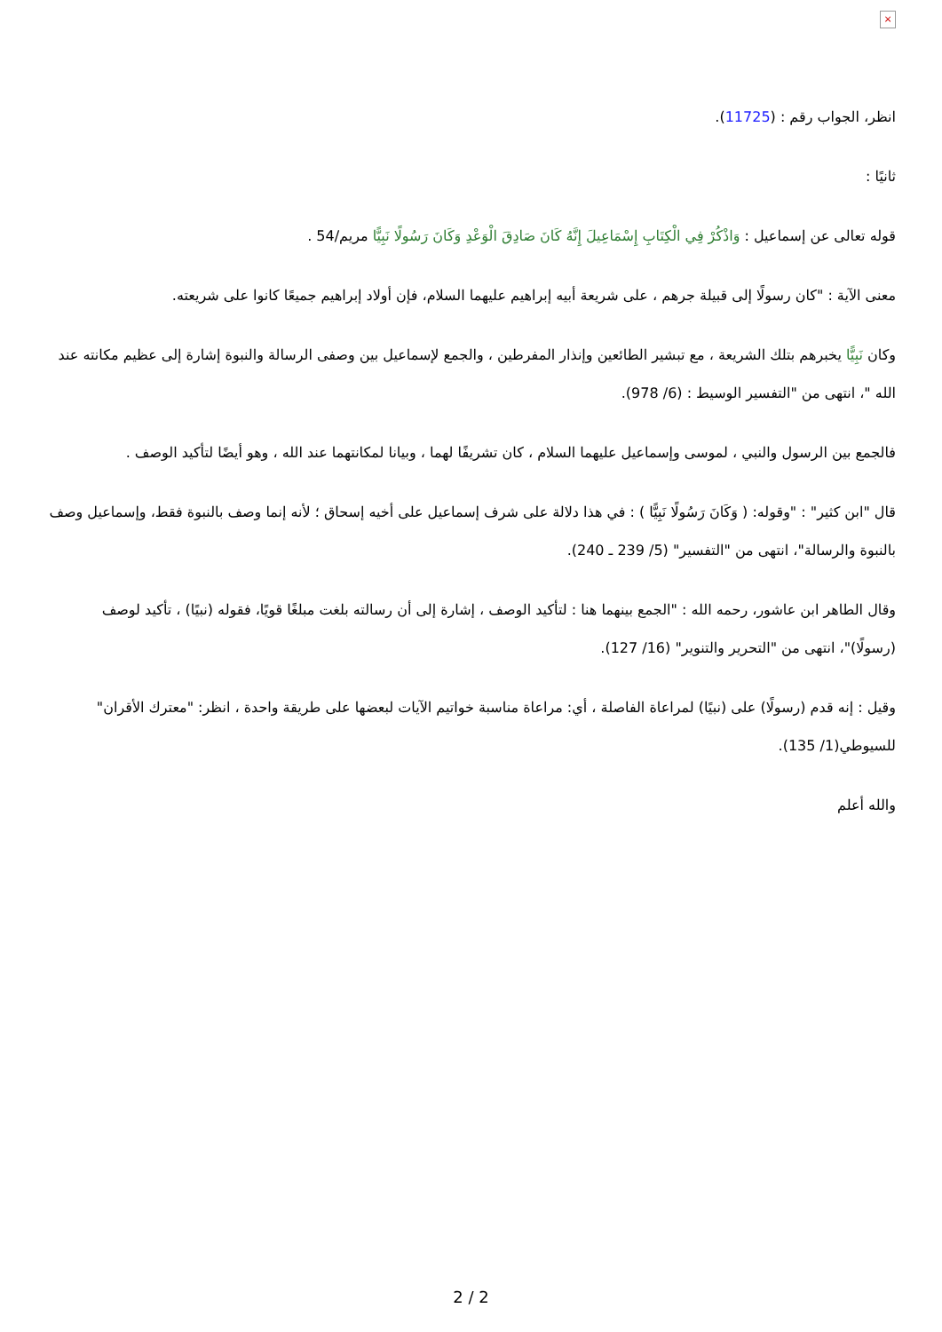×
انظر، الجواب رقم : (11725).
ثانيًا :
قوله تعالى عن إسماعيل : وَاذْكُرْ فِي الْكِتَابِ إِسْمَاعِيلَ إِنَّهُ كَانَ صَادِقَ الْوَعْدِ وَكَانَ رَسُولًا نَبِيًّا مريم/54 .
معنى الآية : "كان رسولًا إلى قبيلة جرهم ، على شريعة أبيه إبراهيم عليهما السلام، فإن أولاد إبراهيم جميعًا كانوا على شريعته.
وكان نَبِيًّا يخبرهم بتلك الشريعة ، مع تبشير الطائعين وإنذار المفرطين ، والجمع لإسماعيل بين وصفى الرسالة والنبوة إشارة إلى عظيم مكانته عند الله "، انتهى من "التفسير الوسيط : (6/ 978).
فالجمع بين الرسول والنبي ، لموسى وإسماعيل عليهما السلام ، كان تشريفًا لهما ، وبيانا لمكانتهما عند الله ، وهو أيضًا لتأكيد الوصف .
قال "ابن كثير" : "وقوله: ( وَكَانَ رَسُولًا نَبِيًّا ) : في هذا دلالة على شرف إسماعيل على أخيه إسحاق ؛ لأنه إنما وصف بالنبوة فقط، وإسماعيل وصف بالنبوة والرسالة"، انتهى من "التفسير" (5/ 239 ـ 240).
وقال الطاهر ابن عاشور، رحمه الله : "الجمع بينهما هنا : لتأكيد الوصف ، إشارة إلى أن رسالته بلغت مبلغًا قويًا، فقوله (نبيًا) ، تأكيد لوصف (رسولًا)"، انتهى من "التحرير والتنوير" (16/ 127).
وقيل : إنه قدم (رسولًا) على (نبيًا) لمراعاة الفاصلة ، أي: مراعاة مناسبة خواتيم الآيات لبعضها على طريقة واحدة ، انظر: "معترك الأقران" للسيوطي(1/ 135).
والله أعلم
2 / 2